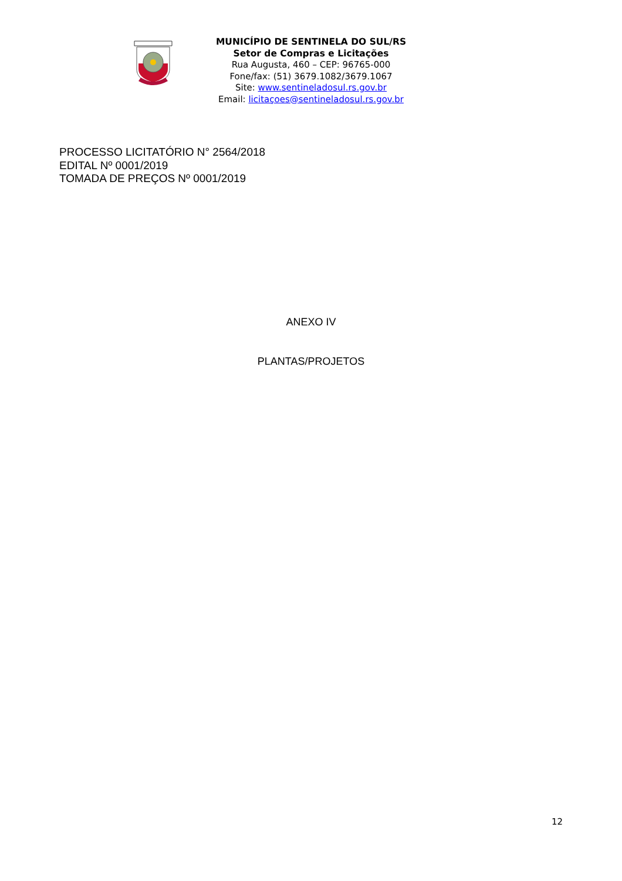MUNICÍPIO DE SENTINELA DO SUL/RS
Setor de Compras e Licitações
Rua Augusta, 460 – CEP: 96765-000
Fone/fax: (51) 3679.1082/3679.1067
Site: www.sentineladosul.rs.gov.br
Email: licitaçoes@sentineladosul.rs.gov.br
PROCESSO LICITATÓRIO N° 2564/2018
EDITAL Nº 0001/2019
TOMADA DE PREÇOS Nº 0001/2019
ANEXO IV
PLANTAS/PROJETOS
12